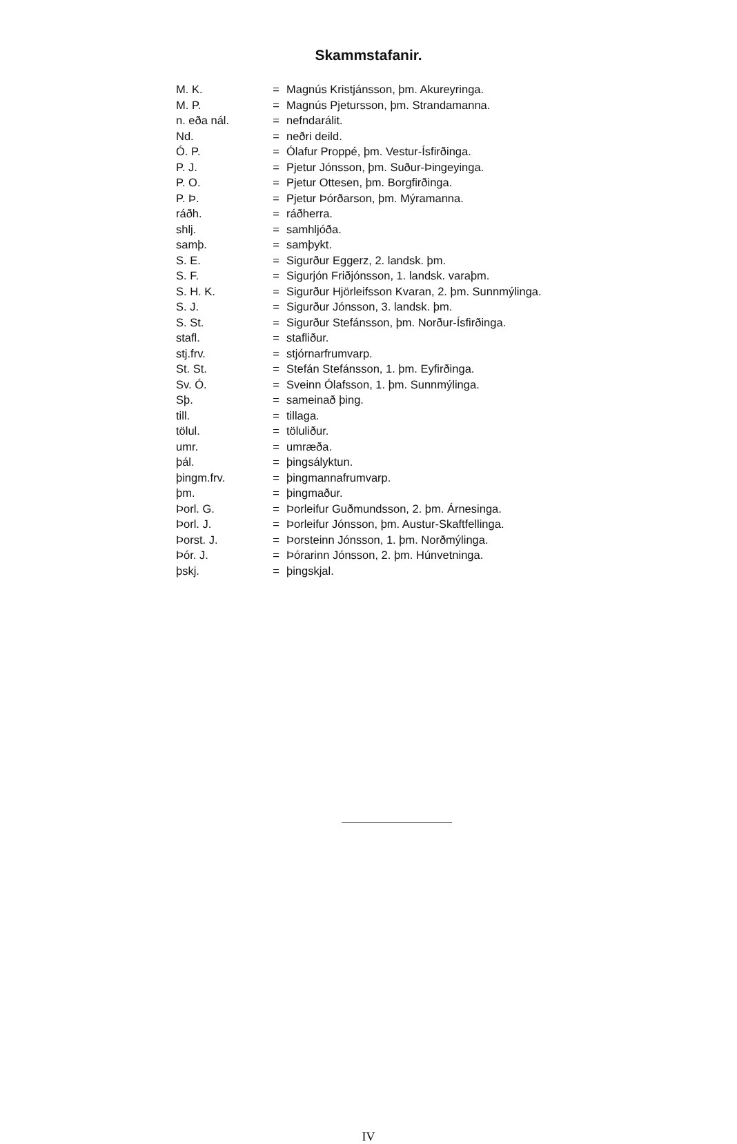Skammstafanir.
| M. K. | = | Magnús Kristjánsson, þm. Akureyringa. |
| M. P. | = | Magnús Pjetursson, þm. Strandamanna. |
| n. eða nál. | = | nefndarálit. |
| Nd. | = | neðri deild. |
| Ó. P. | = | Ólafur Proppé, þm. Vestur-Ísfirðinga. |
| P. J. | = | Pjetur Jónsson, þm. Suður-Þingeyinga. |
| P. O. | = | Pjetur Ottesen, þm. Borgfirðinga. |
| P. Þ. | = | Pjetur Þórðarson, þm. Mýramanna. |
| ráðh. | = | ráðherra. |
| shlj. | = | samhljóða. |
| samþ. | = | samþykt. |
| S. E. | = | Sigurður Eggerz, 2. landsk. þm. |
| S. F. | = | Sigurjón Friðjónsson, 1. landsk. varaþm. |
| S. H. K. | = | Sigurður Hjörleifsson Kvaran, 2. þm. Sunnmýlinga. |
| S. J. | = | Sigurður Jónsson, 3. landsk. þm. |
| S. St. | = | Sigurður Stefánsson, þm. Norður-Ísfirðinga. |
| stafl. | = | stafliður. |
| stj.frv. | = | stjórnarfrumvarp. |
| St. St. | = | Stefán Stefánsson, 1. þm. Eyfirðinga. |
| Sv. Ó. | = | Sveinn Ólafsson, 1. þm. Sunnmýlinga. |
| Sþ. | = | sameinað þing. |
| till. | = | tillaga. |
| tölul. | = | töluliður. |
| umr. | = | umræða. |
| þál. | = | þingsályktun. |
| þingm.frv. | = | þingmannafrumvarp. |
| þm. | = | þingmaður. |
| Þorl. G. | = | Þorleifur Guðmundsson, 2. þm. Árnesinga. |
| Þorl. J. | = | Þorleifur Jónsson, þm. Austur-Skaftfellinga. |
| Þorst. J. | = | Þorsteinn Jónsson, 1. þm. Norðmýlinga. |
| Þór. J. | = | Þórarinn Jónsson, 2. þm. Húnvetninga. |
| þskj. | = | þingskjal. |
IV